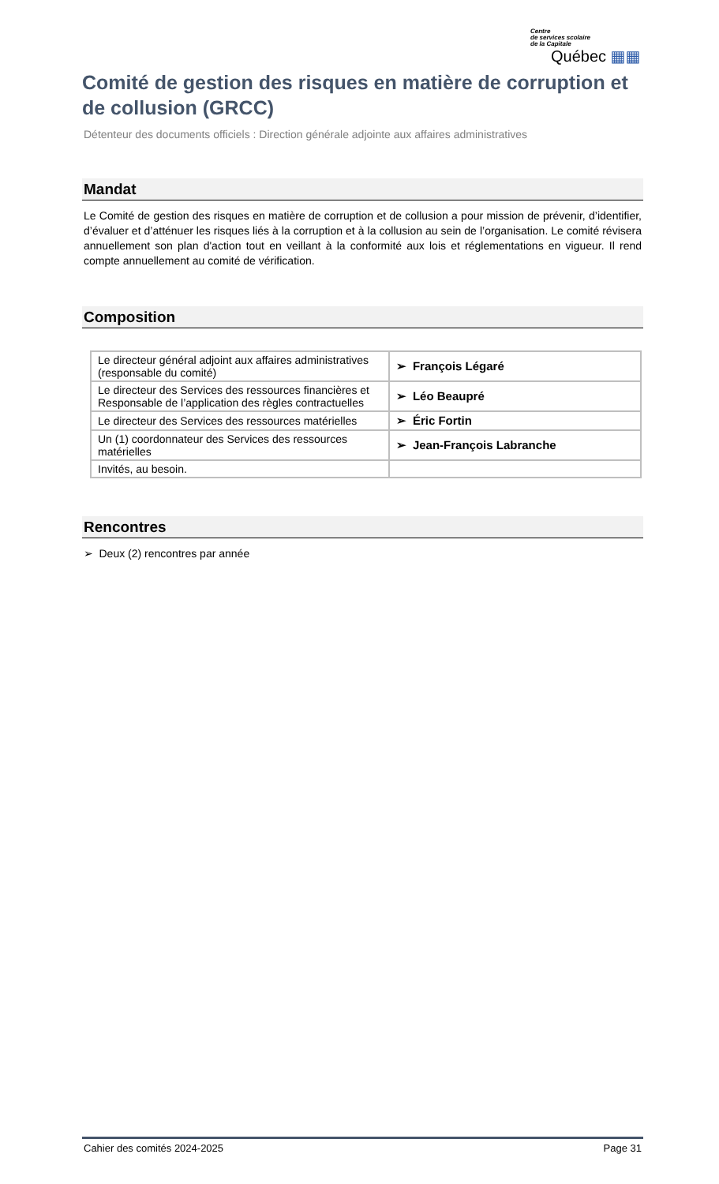Centre
de services scolaire
de la Capitale
Québec ▦▦
Comité de gestion des risques en matière de corruption et de collusion (GRCC)
Détenteur des documents officiels : Direction générale adjointe aux affaires administratives
Mandat
Le Comité de gestion des risques en matière de corruption et de collusion a pour mission de prévenir, d’identifier, d’évaluer et d’atténuer les risques liés à la corruption et à la collusion au sein de l’organisation. Le comité révisera annuellement son plan d'action tout en veillant à la conformité aux lois et réglementations en vigueur. Il rend compte annuellement au comité de vérification.
Composition
| Le directeur général adjoint aux affaires administratives (responsable du comité) | ➢ François Légaré |
| Le directeur des Services des ressources financières et Responsable de l’application des règles contractuelles | ➢ Léo Beaupré |
| Le directeur des Services des ressources matérielles | ➢ Éric Fortin |
| Un (1) coordonnateur des Services des ressources matérielles | ➢ Jean-François Labranche |
| Invités, au besoin. | |
Rencontres
➢ Deux (2) rencontres par année
Cahier des comités 2024-2025 Page 31